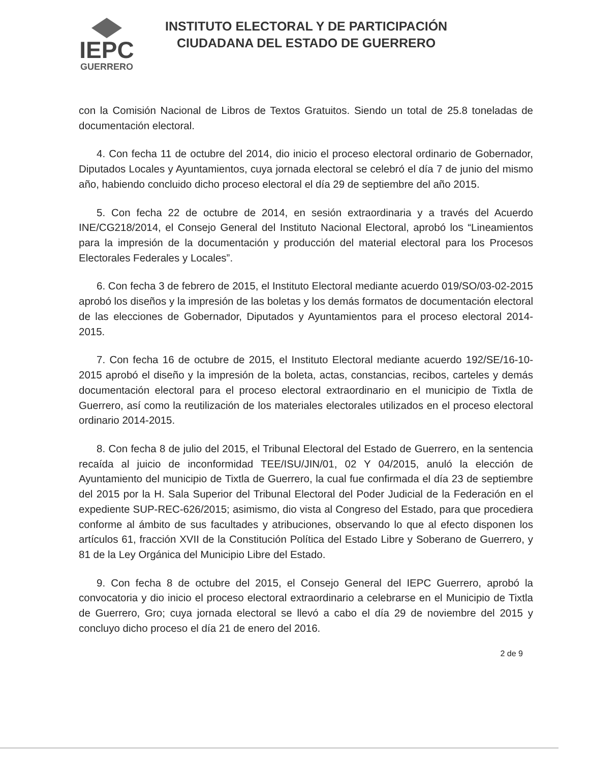IEPC
GUERRERO
INSTITUTO ELECTORAL Y DE PARTICIPACIÓN
CIUDADANA DEL ESTADO DE GUERRERO
con la Comisión Nacional de Libros de Textos Gratuitos. Siendo un total de 25.8 toneladas de documentación electoral.
4. Con fecha 11 de octubre del 2014, dio inicio el proceso electoral ordinario de Gobernador, Diputados Locales y Ayuntamientos, cuya jornada electoral se celebró el día 7 de junio del mismo año, habiendo concluido dicho proceso electoral el día 29 de septiembre del año 2015.
5. Con fecha 22 de octubre de 2014, en sesión extraordinaria y a través del Acuerdo INE/CG218/2014, el Consejo General del Instituto Nacional Electoral, aprobó los “Lineamientos para la impresión de la documentación y producción del material electoral para los Procesos Electorales Federales y Locales”.
6. Con fecha 3 de febrero de 2015, el Instituto Electoral mediante acuerdo 019/SO/03-02-2015 aprobó los diseños y la impresión de las boletas y los demás formatos de documentación electoral de las elecciones de Gobernador, Diputados y Ayuntamientos para el proceso electoral 2014-2015.
7. Con fecha 16 de octubre de 2015, el Instituto Electoral mediante acuerdo 192/SE/16-10-2015 aprobó el diseño y la impresión de la boleta, actas, constancias, recibos, carteles y demás documentación electoral para el proceso electoral extraordinario en el municipio de Tixtla de Guerrero, así como la reutilización de los materiales electorales utilizados en el proceso electoral ordinario 2014-2015.
8. Con fecha 8 de julio del 2015, el Tribunal Electoral del Estado de Guerrero, en la sentencia recaída al juicio de inconformidad TEE/ISU/JIN/01, 02 Y 04/2015, anuló la elección de Ayuntamiento del municipio de Tixtla de Guerrero, la cual fue confirmada el día 23 de septiembre del 2015 por la H. Sala Superior del Tribunal Electoral del Poder Judicial de la Federación en el expediente SUP-REC-626/2015; asimismo, dio vista al Congreso del Estado, para que procediera conforme al ámbito de sus facultades y atribuciones, observando lo que al efecto disponen los artículos 61, fracción XVII de la Constitución Política del Estado Libre y Soberano de Guerrero, y 81 de la Ley Orgánica del Municipio Libre del Estado.
9. Con fecha 8 de octubre del 2015, el Consejo General del IEPC Guerrero, aprobó la convocatoria y dio inicio el proceso electoral extraordinario a celebrarse en el Municipio de Tixtla de Guerrero, Gro; cuya jornada electoral se llevó a cabo el día 29 de noviembre del 2015 y concluyo dicho proceso el día 21 de enero del 2016.
2 de 9